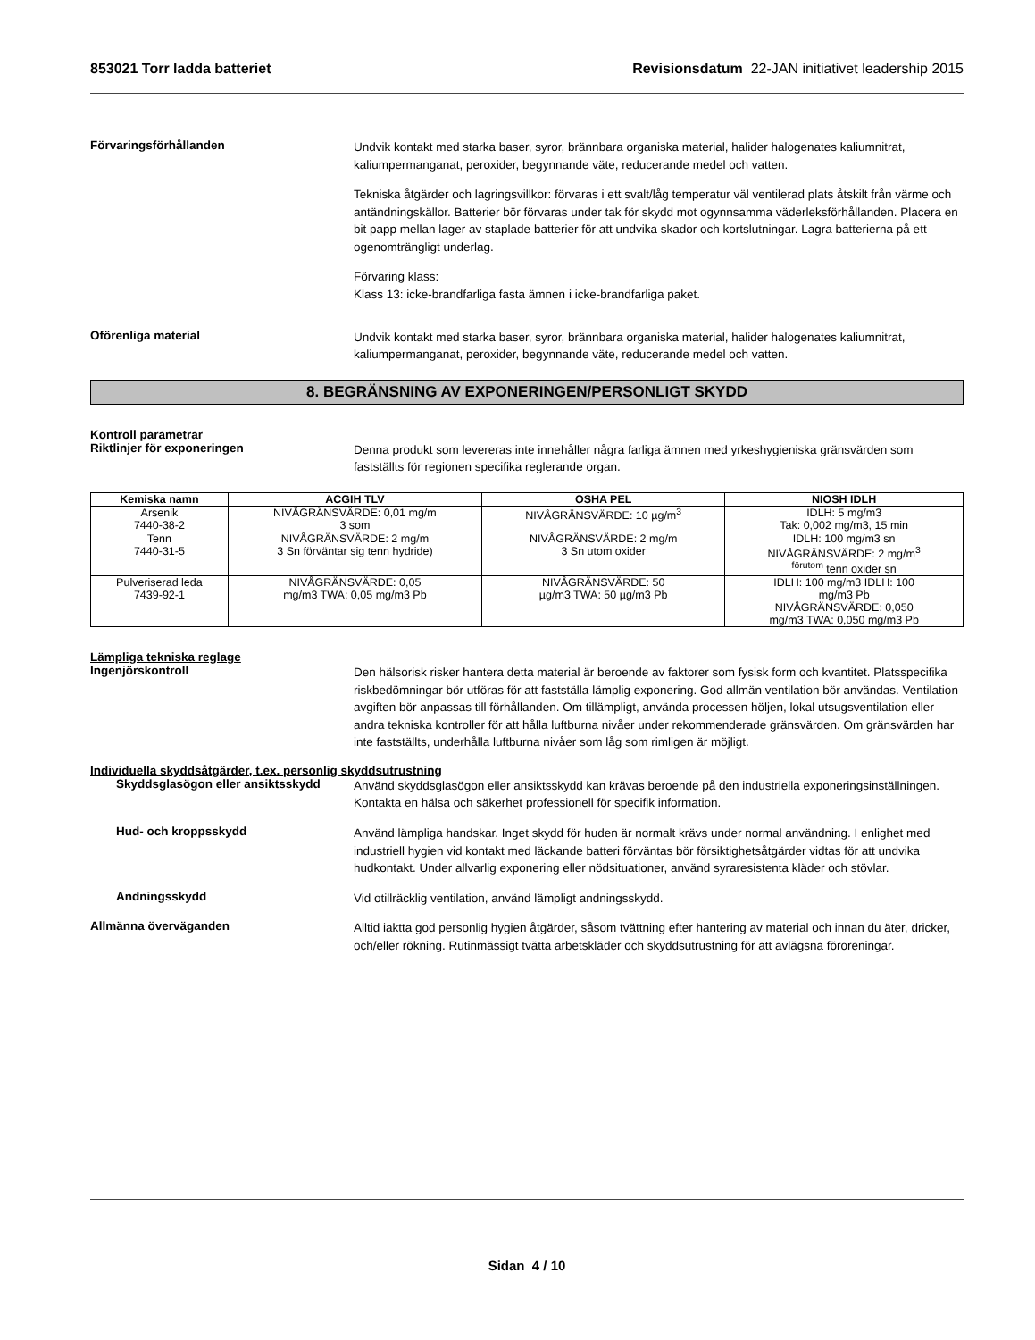853021 Torr ladda batteriet Revisionsdatum 22-JAN initiativet leadership 2015
Förvaringsförhållanden
Undvik kontakt med starka baser, syror, brännbara organiska material, halider halogenates kaliumnitrat, kaliumpermanganat, peroxider, begynnande väte, reducerande medel och vatten.
Tekniska åtgärder och lagringsvillkor: förvaras i ett svalt/låg temperatur väl ventilerad plats åtskilt från värme och antändningskällor. Batterier bör förvaras under tak för skydd mot ogynnsamma väderleksförhållanden. Placera en bit papp mellan lager av staplade batterier för att undvika skador och kortslutningar. Lagra batterierna på ett ogenomträngligt underlag.
Förvaring klass:
Klass 13: icke-brandfarliga fasta ämnen i icke-brandfarliga paket.
Oförenliga material
Undvik kontakt med starka baser, syror, brännbara organiska material, halider halogenates kaliumnitrat, kaliumpermanganat, peroxider, begynnande väte, reducerande medel och vatten.
8. BEGRÄNSNING AV EXPONERINGEN/PERSONLIGT SKYDD
Kontroll parametrar
Riktlinjer för exponeringen
Denna produkt som levereras inte innehåller några farliga ämnen med yrkeshygieniska gränsvärden som fastställts för regionen specifika reglerande organ.
| Kemiska namn | ACGIH TLV | OSHA PEL | NIOSH IDLH |
| --- | --- | --- | --- |
| Arsenik 7440-38-2 | NIVÅGRÄNSVÄRDE: 0,01 mg/m 3 som | NIVÅGRÄNSVÄRDE: 10 µg/m<sup>3</sup> | IDLH: 5 mg/m3 Tak: 0,002 mg/m3, 15 min |
| Tenn 7440-31-5 | NIVÅGRÄNSVÄRDE: 2 mg/m 3 Sn förväntar sig tenn hydride) | NIVÅGRÄNSVÄRDE: 2 mg/m 3 Sn utom oxider | IDLH: 100 mg/m3 sn NIVÅGRÄNSVÄRDE: 2 mg/m<sup>3</sup> <sup>förutom</sup> tenn oxider sn |
| Pulveriserad leda 7439-92-1 | NIVÅGRÄNSVÄRDE: 0,05 mg/m3 TWA: 0,05 mg/m3 Pb | NIVÅGRÄNSVÄRDE: 50 µg/m3 TWA: 50 µg/m3 Pb | IDLH: 100 mg/m3 IDLH: 100 mg/m3 Pb NIVÅGRÄNSVÄRDE: 0,050 mg/m3 TWA: 0,050 mg/m3 Pb |
Lämpliga tekniska reglage
Ingenjörskontroll
Den hälsorisk risker hantera detta material är beroende av faktorer som fysisk form och kvantitet. Platsspecifika riskbedömningar bör utföras för att fastställa lämplig exponering. God allmän ventilation bör användas. Ventilation avgiften bör anpassas till förhållanden. Om tillämpligt, använda processen höljen, lokal utsugsventilation eller andra tekniska kontroller för att hålla luftburna nivåer under rekommenderade gränsvärden. Om gränsvärden har inte fastställts, underhålla luftburna nivåer som låg som rimligen är möjligt.
Individuella skyddsåtgärder, t.ex. personlig skyddsutrustning
Skyddsglasögon eller ansiktsskydd
Använd skyddsglasögon eller ansiktsskydd kan krävas beroende på den industriella exponeringsinställningen. Kontakta en hälsa och säkerhet professionell för specifik information.
Hud- och kroppsskydd
Använd lämpliga handskar. Inget skydd för huden är normalt krävs under normal användning. I enlighet med industriell hygien vid kontakt med läckande batteri förväntas bör försiktighetsåtgärder vidtas för att undvika hudkontakt. Under allvarlig exponering eller nödsituationer, använd syraresistenta kläder och stövlar.
Andningsskydd
Vid otillräcklig ventilation, använd lämpligt andningsskydd.
Allmänna överväganden
Alltid iaktta god personlig hygien åtgärder, såsom tvättning efter hantering av material och innan du äter, dricker, och/eller rökning. Rutinmässigt tvätta arbetskläder och skyddsutrustning för att avlägsna föroreningar.
Sidan 4 / 10